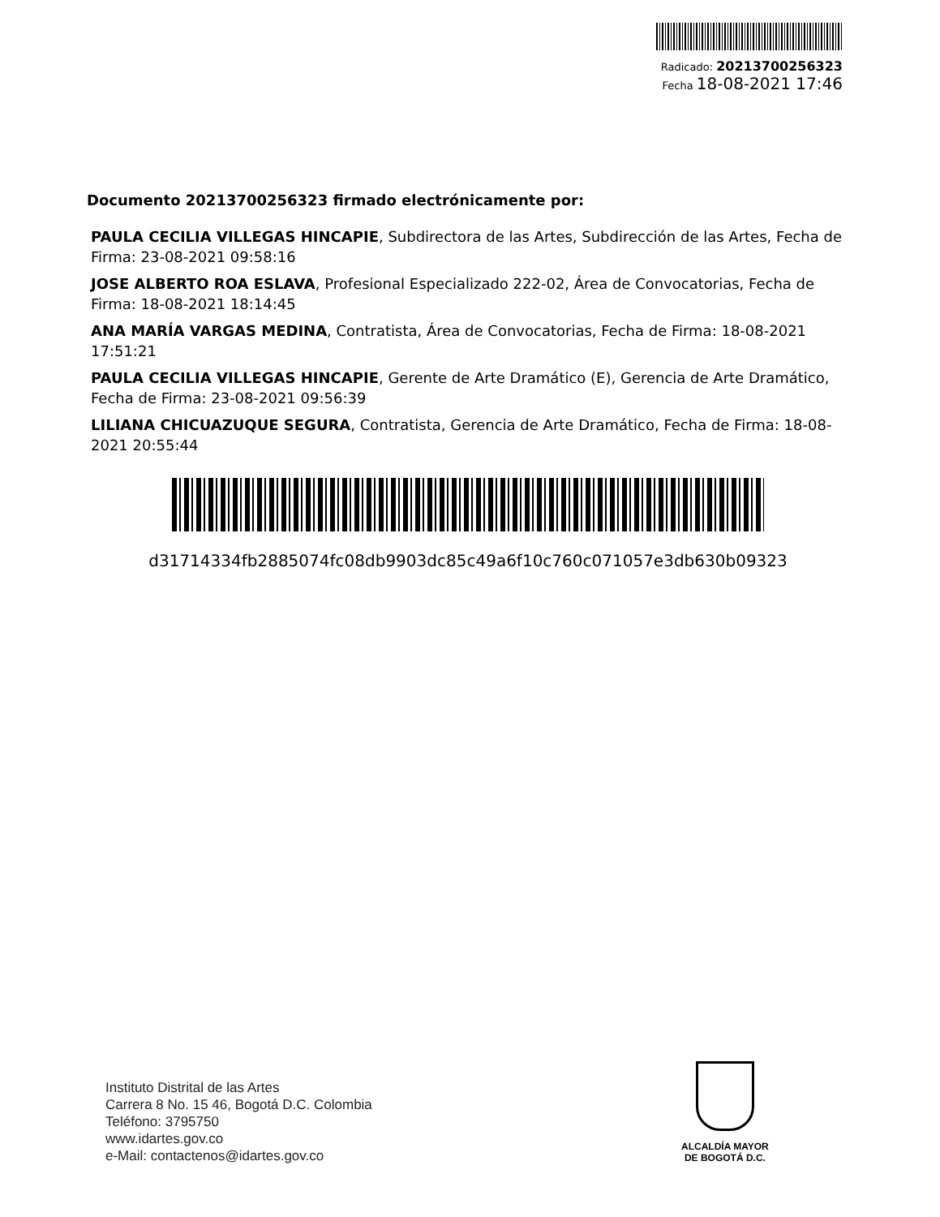Radicado: 20213700256323
Fecha 18-08-2021 17:46
Documento 20213700256323 firmado electrónicamente por:
PAULA CECILIA VILLEGAS HINCAPIE, Subdirectora de las Artes, Subdirección de las Artes, Fecha de Firma: 23-08-2021 09:58:16
JOSE ALBERTO ROA ESLAVA, Profesional Especializado 222-02, Área de Convocatorias, Fecha de Firma: 18-08-2021 18:14:45
ANA MARÍA VARGAS MEDINA, Contratista, Área de Convocatorias, Fecha de Firma: 18-08-2021 17:51:21
PAULA CECILIA VILLEGAS HINCAPIE, Gerente de Arte Dramático (E), Gerencia de Arte Dramático, Fecha de Firma: 23-08-2021 09:56:39
LILIANA CHICUAZUQUE SEGURA, Contratista, Gerencia de Arte Dramático, Fecha de Firma: 18-08-2021 20:55:44
d31714334fb2885074fc08db9903dc85c49a6f10c760c071057e3db630b09323
Instituto Distrital de las Artes
Carrera 8 No. 15 46, Bogotá D.C. Colombia
Teléfono: 3795750
www.idartes.gov.co
e-Mail: contactenos@idartes.gov.co
ALCALDÍA MAYOR
DE BOGOTÁ D.C.